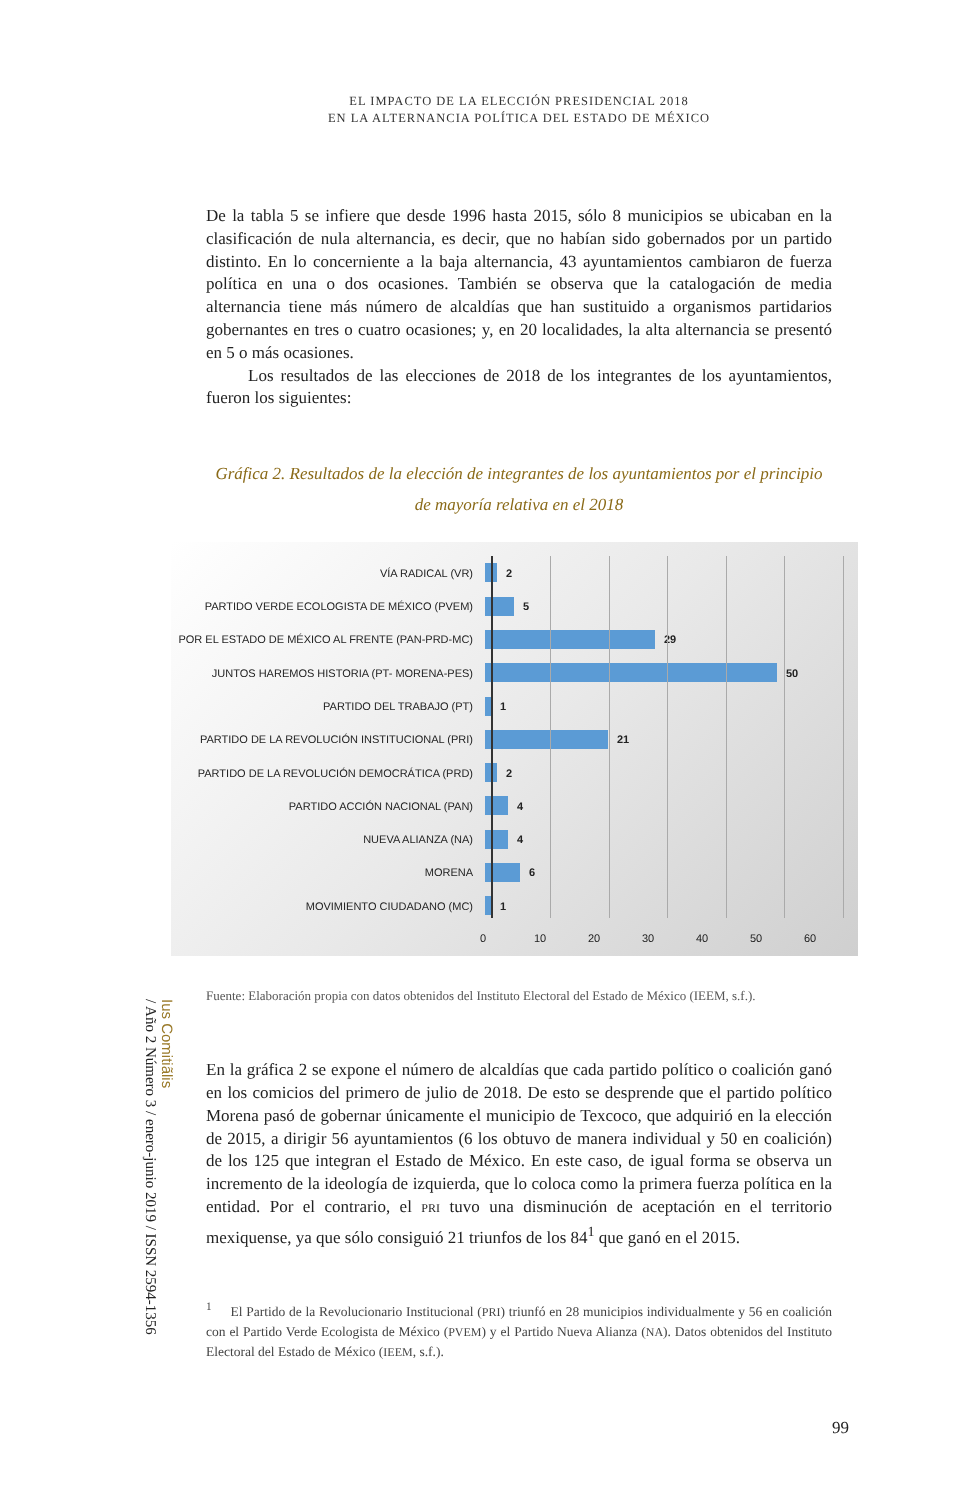EL IMPACTO DE LA ELECCIÓN PRESIDENCIAL 2018
EN LA ALTERNANCIA POLÍTICA DEL ESTADO DE MÉXICO
De la tabla 5 se infiere que desde 1996 hasta 2015, sólo 8 municipios se ubicaban en la clasificación de nula alternancia, es decir, que no habían sido gobernados por un partido distinto. En lo concerniente a la baja alternancia, 43 ayuntamientos cambiaron de fuerza política en una o dos ocasiones. También se observa que la catalogación de media alternancia tiene más número de alcaldías que han sustituido a organismos partidarios gobernantes en tres o cuatro ocasiones; y, en 20 localidades, la alta alternancia se presentó en 5 o más ocasiones.
Los resultados de las elecciones de 2018 de los integrantes de los ayuntamientos, fueron los siguientes:
Gráfica 2. Resultados de la elección de integrantes de los ayuntamientos por el principio
de mayoría relativa en el 2018
VÍA RADICAL (VR) 2
PARTIDO VERDE ECOLOGISTA DE MÉXICO (PVEM) 5
POR EL ESTADO DE MÉXICO AL FRENTE (PAN-PRD-MC)
29
JUNTOS HAREMOS HISTORIA (PT- MORENA-PES) 50
PARTIDO DEL TRABAJO (PT) 1
PARTIDO DE LA REVOLUCIÓN INSTITUCIONAL (PRI) 21
PARTIDO DE LA REVOLUCIÓN DEMOCRÁTICA (PRD) 2
PARTIDO ACCIÓN NACIONAL (PAN) 4
NUEVA ALIANZA (NA) 4
MORENA 6
MOVIMIENTO CIUDADANO (MC) 1
0 10 20 30 40 50 60
Fuente: Elaboración propia con datos obtenidos del Instituto Electoral del Estado de México (IEEM, s.f.).
En la gráfica 2 se expone el número de alcaldías que cada partido político o coalición ganó en los comicios del primero de julio de 2018. De esto se desprende que el partido político Morena pasó de gobernar únicamente el municipio de Texcoco, que adquirió en la elección de 2015, a dirigir 56 ayuntamientos (6 los obtuvo de manera individual y 50 en coalición) de los 125 que integran el Estado de México. En este caso, de igual forma se observa un incremento de la ideología de izquierda, que lo coloca como la primera fuerza política en la entidad. Por el contrario, el PRI tuvo una disminución de aceptación en el territorio mexiquense, ya que sólo consiguió 21 triunfos de los 84<sup>1</sup> que ganó en el 2015.
<sup>1</sup> El Partido de la Revolucionario Institucional (PRI) triunfó en 28 municipios individualmente y 56 en coalición con el Partido Verde Ecologista de México (PVEM) y el Partido Nueva Alianza (NA). Datos obtenidos del Instituto Electoral del Estado de México (IEEM, s.f.).
Ius Comitiãlis
/ Año 2 Número 3 / enero-junio 2019 / ISSN 2594-1356
99